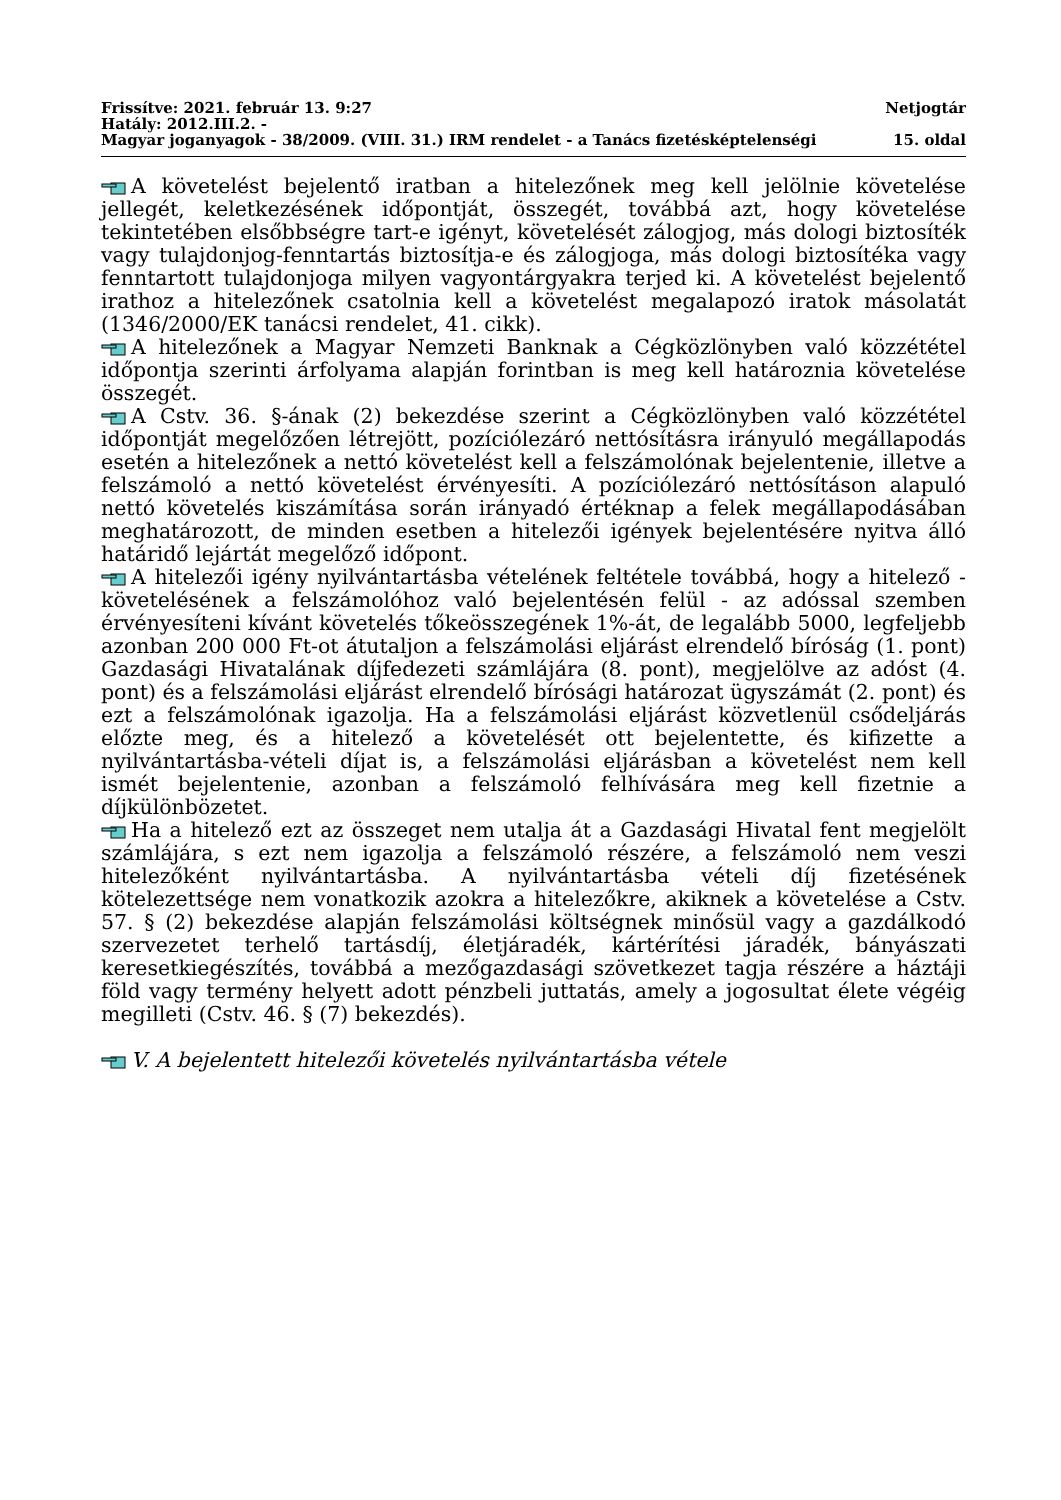Frissítve: 2021. február 13. 9:27 Netjogtár
Hatály: 2012.III.2. -
Magyar joganyagok - 38/2009. (VIII. 31.) IRM rendelet - a Tanács fizetésképtelenségi 15. oldal
A követelést bejelentő iratban a hitelezőnek meg kell jelölnie követelése jellegét, keletkezésének időpontját, összegét, továbbá azt, hogy követelése tekintetében elsőbbségre tart-e igényt, követelését zálogjog, más dologi biztosíték vagy tulajdonjog-fenntartás biztosítja-e és zálogjoga, más dologi biztosítéka vagy fenntartott tulajdonjoga milyen vagyontárgyakra terjed ki. A követelést bejelentő irathoz a hitelezőnek csatolnia kell a követelést megalapozó iratok másolatát (1346/2000/EK tanácsi rendelet, 41. cikk).
A hitelezőnek a Magyar Nemzeti Banknak a Cégközlönyben való közzététel időpontja szerinti árfolyama alapján forintban is meg kell határoznia követelése összegét.
A Cstv. 36. §-ának (2) bekezdése szerint a Cégközlönyben való közzététel időpontját megelőzően létrejött, pozíciólezáró nettósításra irányuló megállapodás esetén a hitelezőnek a nettó követelést kell a felszámolónak bejelentenie, illetve a felszámoló a nettó követelést érvényesíti. A pozíciólezáró nettósításon alapuló nettó követelés kiszámítása során irányadó értéknap a felek megállapodásában meghatározott, de minden esetben a hitelezői igények bejelentésére nyitva álló határidő lejártát megelőző időpont.
A hitelezői igény nyilvántartásba vételének feltétele továbbá, hogy a hitelező - követelésének a felszámolóhoz való bejelentésén felül - az adóssal szemben érvényesíteni kívánt követelés tőkeösszegének 1%-át, de legalább 5000, legfeljebb azonban 200 000 Ft-ot átutaljon a felszámolási eljárást elrendelő bíróság (1. pont) Gazdasági Hivatalának díjfedezeti számlájára (8. pont), megjelölve az adóst (4. pont) és a felszámolási eljárást elrendelő bírósági határozat ügyszámát (2. pont) és ezt a felszámolónak igazolja. Ha a felszámolási eljárást közvetlenül csődeljárás előzte meg, és a hitelező a követelését ott bejelentette, és kifizette a nyilvántartásba-vételi díjat is, a felszámolási eljárásban a követelést nem kell ismét bejelentenie, azonban a felszámoló felhívására meg kell fizetnie a díjkülönbözetet.
Ha a hitelező ezt az összeget nem utalja át a Gazdasági Hivatal fent megjelölt számlájára, s ezt nem igazolja a felszámoló részére, a felszámoló nem veszi hitelezőként nyilvántartásba. A nyilvántartásba vételi díj fizetésének kötelezettsége nem vonatkozik azokra a hitelezőkre, akiknek a követelése a Cstv. 57. § (2) bekezdése alapján felszámolási költségnek minősül vagy a gazdálkodó szervezetet terhelő tartásdíj, életjáradék, kártérítési járadék, bányászati keresetkiegészítés, továbbá a mezőgazdasági szövetkezet tagja részére a háztáji föld vagy termény helyett adott pénzbeli juttatás, amely a jogosultat élete végéig megilleti (Cstv. 46. § (7) bekezdés).
V. A bejelentett hitelezői követelés nyilvántartásba vétele